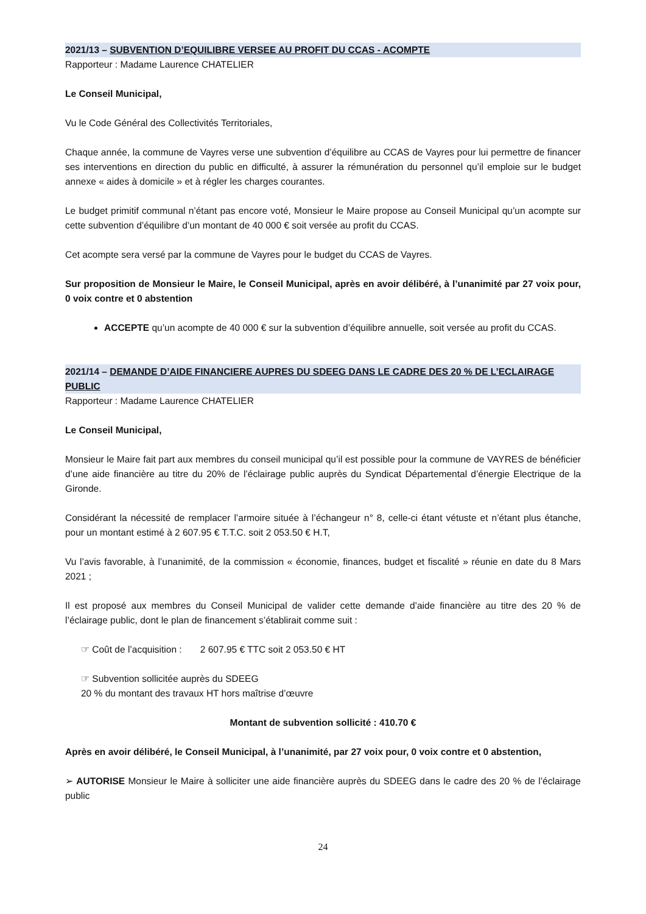2021/13 – SUBVENTION D’EQUILIBRE VERSEE AU PROFIT DU CCAS - ACOMPTE
Rapporteur : Madame Laurence CHATELIER
Le Conseil Municipal,
Vu le Code Général des Collectivités Territoriales,
Chaque année, la commune de Vayres verse une subvention d’équilibre au CCAS de Vayres pour lui permettre de financer ses interventions en direction du public en difficulté, à assurer la rémunération du personnel qu’il emploie sur le budget annexe « aides à domicile » et à régler les charges courantes.
Le budget primitif communal n’étant pas encore voté, Monsieur le Maire propose au Conseil Municipal qu’un acompte sur cette subvention d’équilibre d’un montant de 40 000 € soit versée au profit du CCAS.
Cet acompte sera versé par la commune de Vayres pour le budget du CCAS de Vayres.
Sur proposition de Monsieur le Maire, le Conseil Municipal, après en avoir délibéré, à l’unanimité par 27 voix pour, 0 voix contre et 0 abstention
ACCEPTE qu’un acompte de 40 000 € sur la subvention d’équilibre annuelle, soit versée au profit du CCAS.
2021/14 – DEMANDE D’AIDE FINANCIERE AUPRES DU SDEEG DANS LE CADRE DES 20 % DE L’ECLAIRAGE PUBLIC
Rapporteur : Madame Laurence CHATELIER
Le Conseil Municipal,
Monsieur le Maire fait part aux membres du conseil municipal qu’il est possible pour la commune de VAYRES de bénéficier d’une aide financière au titre du 20% de l’éclairage public auprès du Syndicat Départemental d’énergie Electrique de la Gironde.
Considérant la nécessité de remplacer l’armoire située à l’échangeur n° 8, celle-ci étant vétuste et n’étant plus étanche, pour un montant estimé à 2 607.95 € T.T.C. soit 2 053.50 € H.T,
Vu l’avis favorable, à l’unanimité, de la commission « économie, finances, budget et fiscalité » réunie en date du 8 Mars 2021 ;
Il est proposé aux membres du Conseil Municipal de valider cette demande d’aide financière au titre des 20 % de l’éclairage public, dont le plan de financement s’établirait comme suit :
☞ Coût de l’acquisition : 2 607.95 € TTC soit 2 053.50 € HT
☞ Subvention sollicitée auprès du SDEEG
20 % du montant des travaux HT hors maîtrise d’œuvre
Montant de subvention sollicité : 410.70 €
Après en avoir délibéré, le Conseil Municipal, à l’unanimité, par 27 voix pour, 0 voix contre et 0 abstention,
➢ AUTORISE Monsieur le Maire à solliciter une aide financière auprès du SDEEG dans le cadre des 20 % de l’éclairage public
24